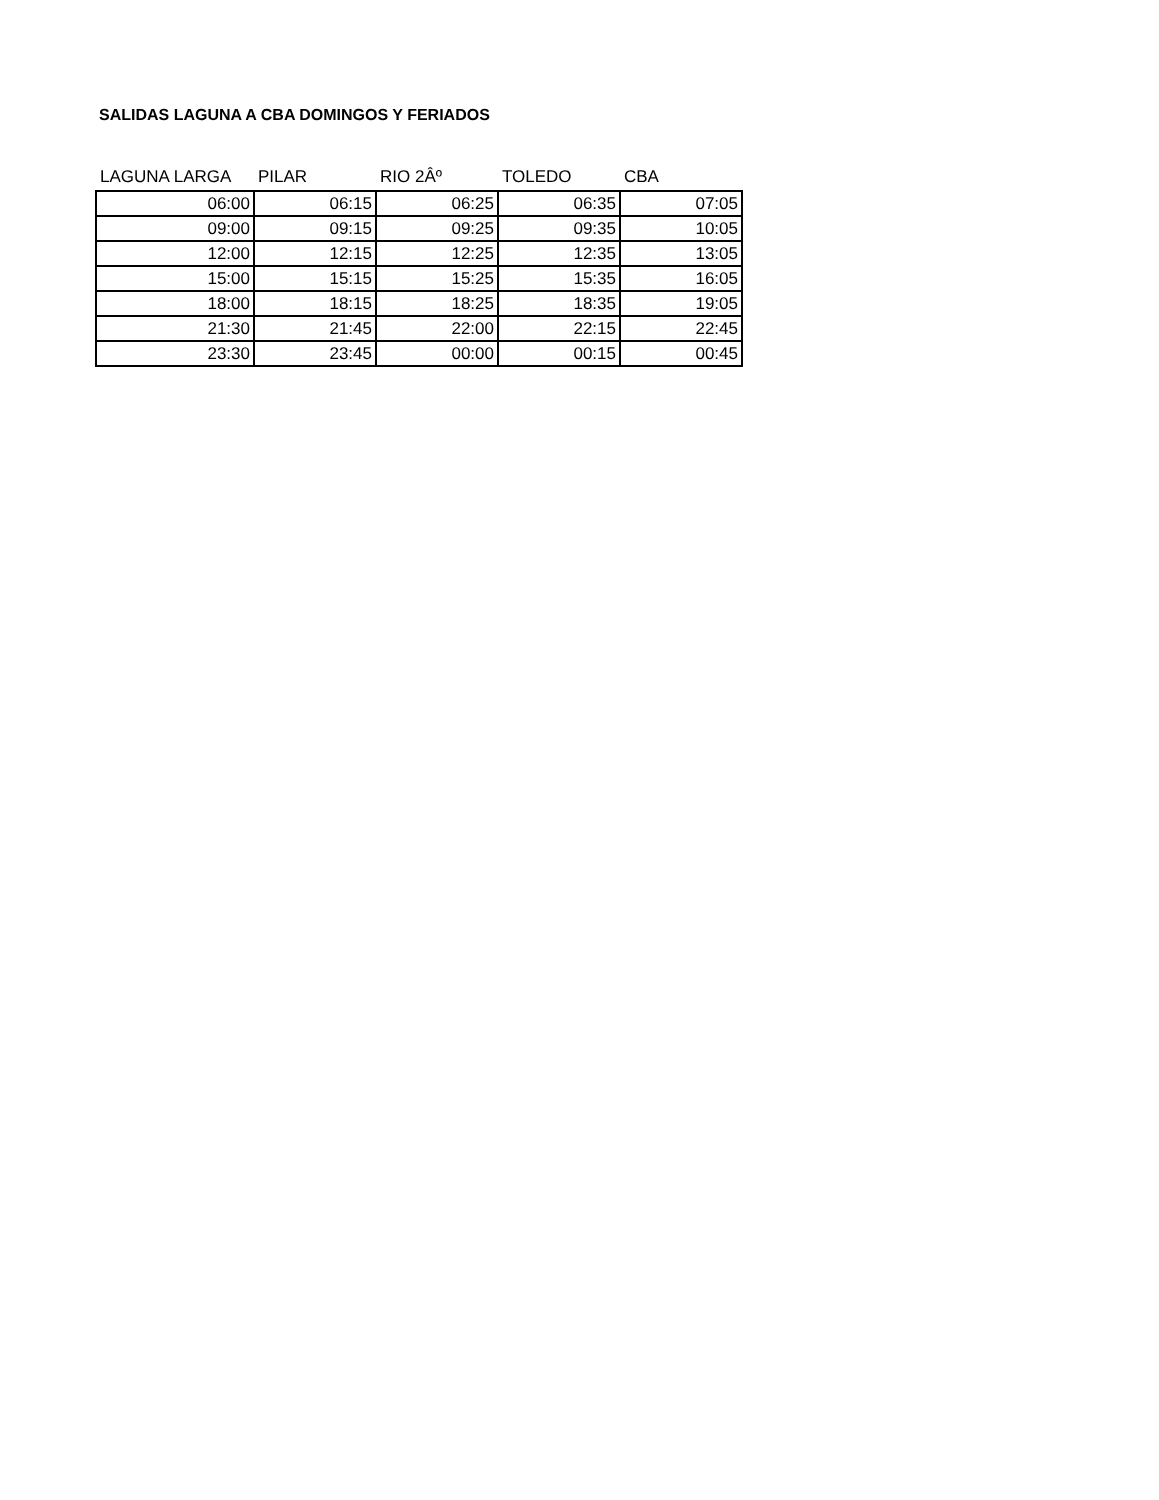SALIDAS LAGUNA A CBA DOMINGOS Y FERIADOS
| LAGUNA LARGA | PILAR | RIO 2Âº | TOLEDO | CBA |
| --- | --- | --- | --- | --- |
| 06:00 | 06:15 | 06:25 | 06:35 | 07:05 |
| 09:00 | 09:15 | 09:25 | 09:35 | 10:05 |
| 12:00 | 12:15 | 12:25 | 12:35 | 13:05 |
| 15:00 | 15:15 | 15:25 | 15:35 | 16:05 |
| 18:00 | 18:15 | 18:25 | 18:35 | 19:05 |
| 21:30 | 21:45 | 22:00 | 22:15 | 22:45 |
| 23:30 | 23:45 | 00:00 | 00:15 | 00:45 |